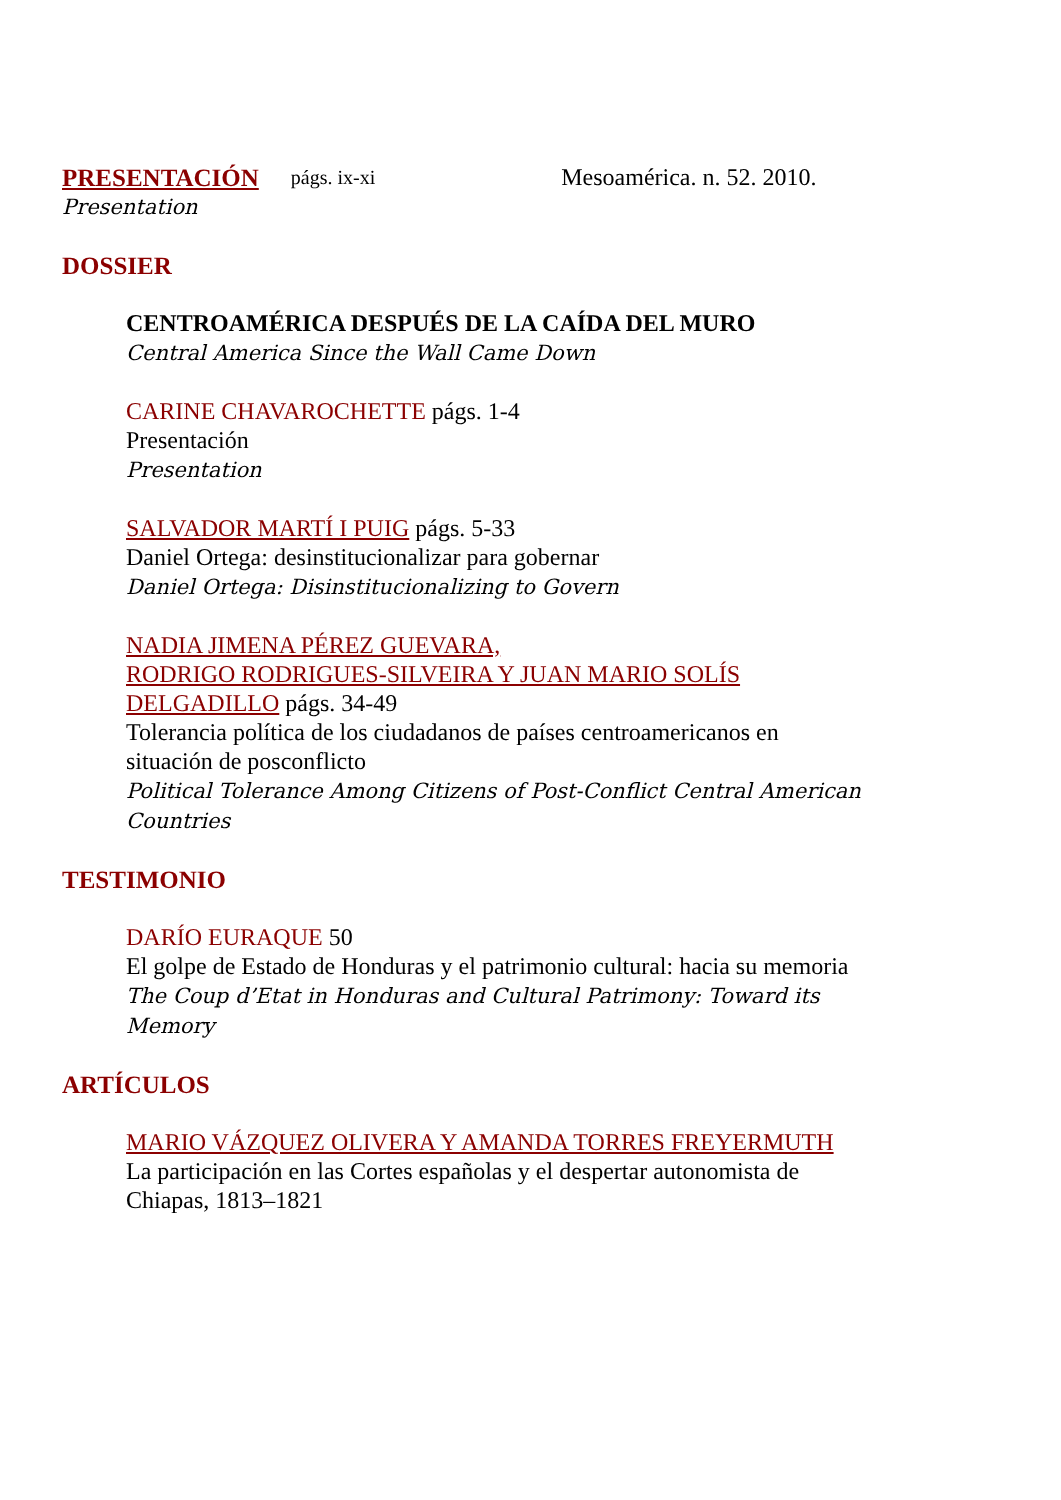PRESENTACIÓN págs. ix-xi Mesoamérica. n. 52. 2010.
Presentation
DOSSIER
CENTROAMÉRICA DESPUÉS DE LA CAÍDA DEL MURO
Central America Since the Wall Came Down
CARINE CHAVAROCHETTE págs. 1-4
Presentación
Presentation
SALVADOR MARTÍ I PUIG págs. 5-33
Daniel Ortega: desinstitucionalizar para gobernar
Daniel Ortega: Disinstitucionalizing to Govern
NADIA JIMENA PÉREZ GUEVARA,
RODRIGO RODRIGUES-SILVEIRA Y JUAN MARIO SOLÍS DELGADILLO págs. 34-49
Tolerancia política de los ciudadanos de países centroamericanos en situación de posconflicto
Political Tolerance Among Citizens of Post-Conflict Central American Countries
TESTIMONIO
DARÍO EURAQUE 50
El golpe de Estado de Honduras y el patrimonio cultural: hacia su memoria
The Coup d’Etat in Honduras and Cultural Patrimony: Toward its Memory
ARTÍCULOS
MARIO VÁZQUEZ OLIVERA Y AMANDA TORRES FREYERMUTH
La participación en las Cortes españolas y el despertar autonomista de Chiapas, 1813–1821